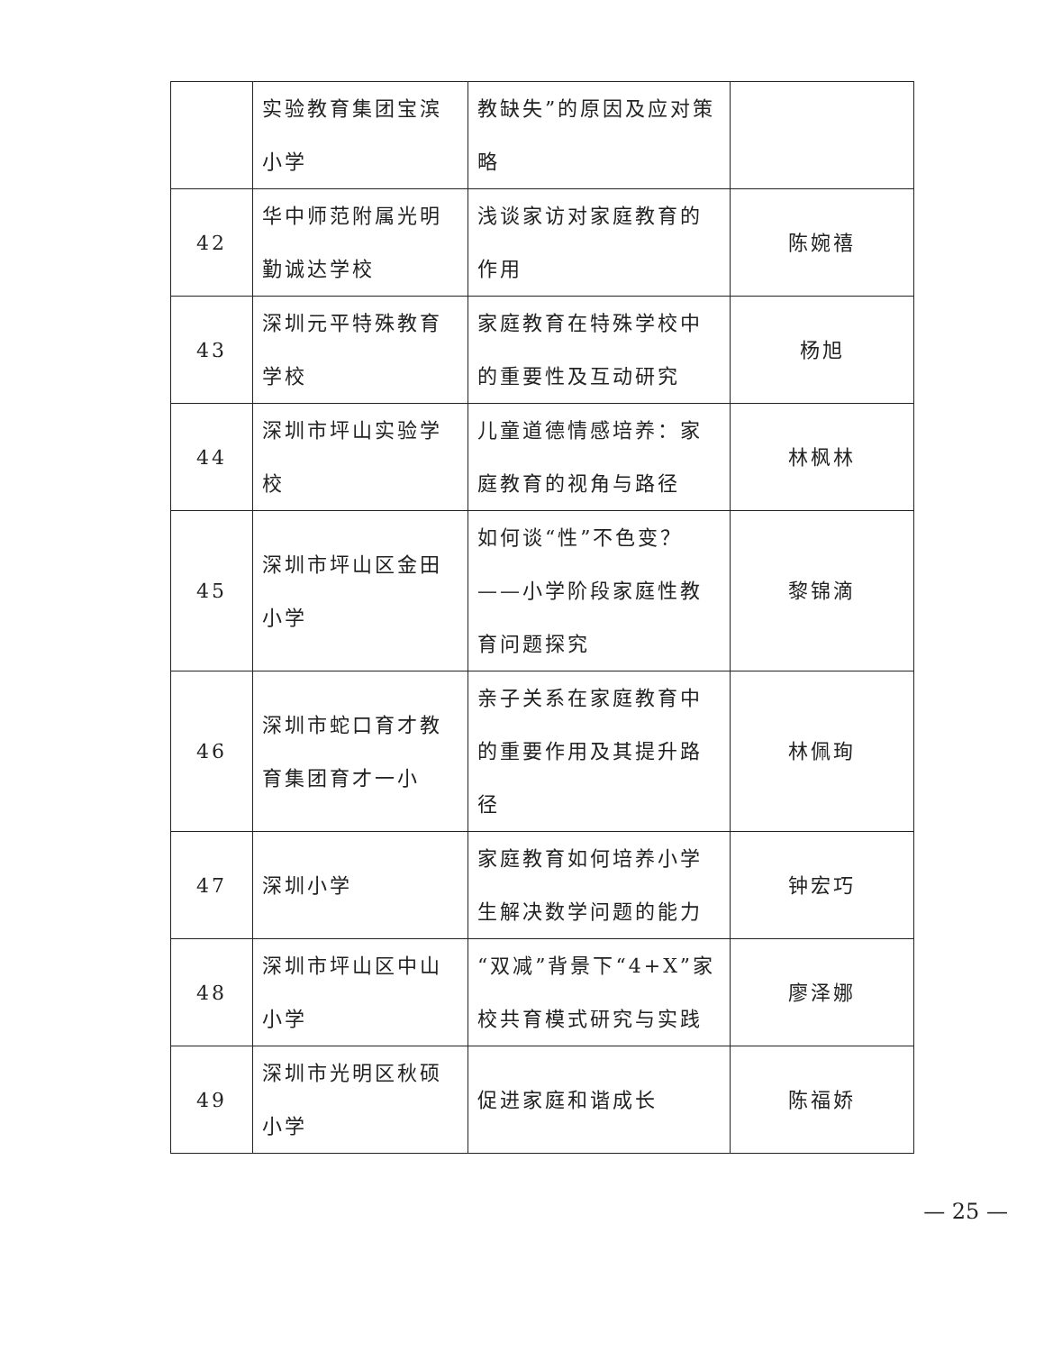| | 实验教育集团宝滨小学 | 教缺失”的原因及应对策略 | |
| 42 | 华中师范附属光明勤诚达学校 | 浅谈家访对家庭教育的作用 | 陈婉禧 |
| 43 | 深圳元平特殊教育学校 | 家庭教育在特殊学校中的重要性及互动研究 | 杨旭 |
| 44 | 深圳市坪山实验学校 | 儿童道德情感培养：家庭教育的视角与路径 | 林枫林 |
| 45 | 深圳市坪山区金田小学 | 如何谈“性”不色变？——小学阶段家庭性教育问题探究 | 黎锦滴 |
| 46 | 深圳市蛇口育才教育集团育才一小 | 亲子关系在家庭教育中的重要作用及其提升路径 | 林佩珣 |
| 47 | 深圳小学 | 家庭教育如何培养小学生解决数学问题的能力 | 钟宏巧 |
| 48 | 深圳市坪山区中山小学 | “双减”背景下“4+X”家校共育模式研究与实践 | 廖泽娜 |
| 49 | 深圳市光明区秋硕小学 | 促进家庭和谐成长 | 陈福娇 |
— 25 —